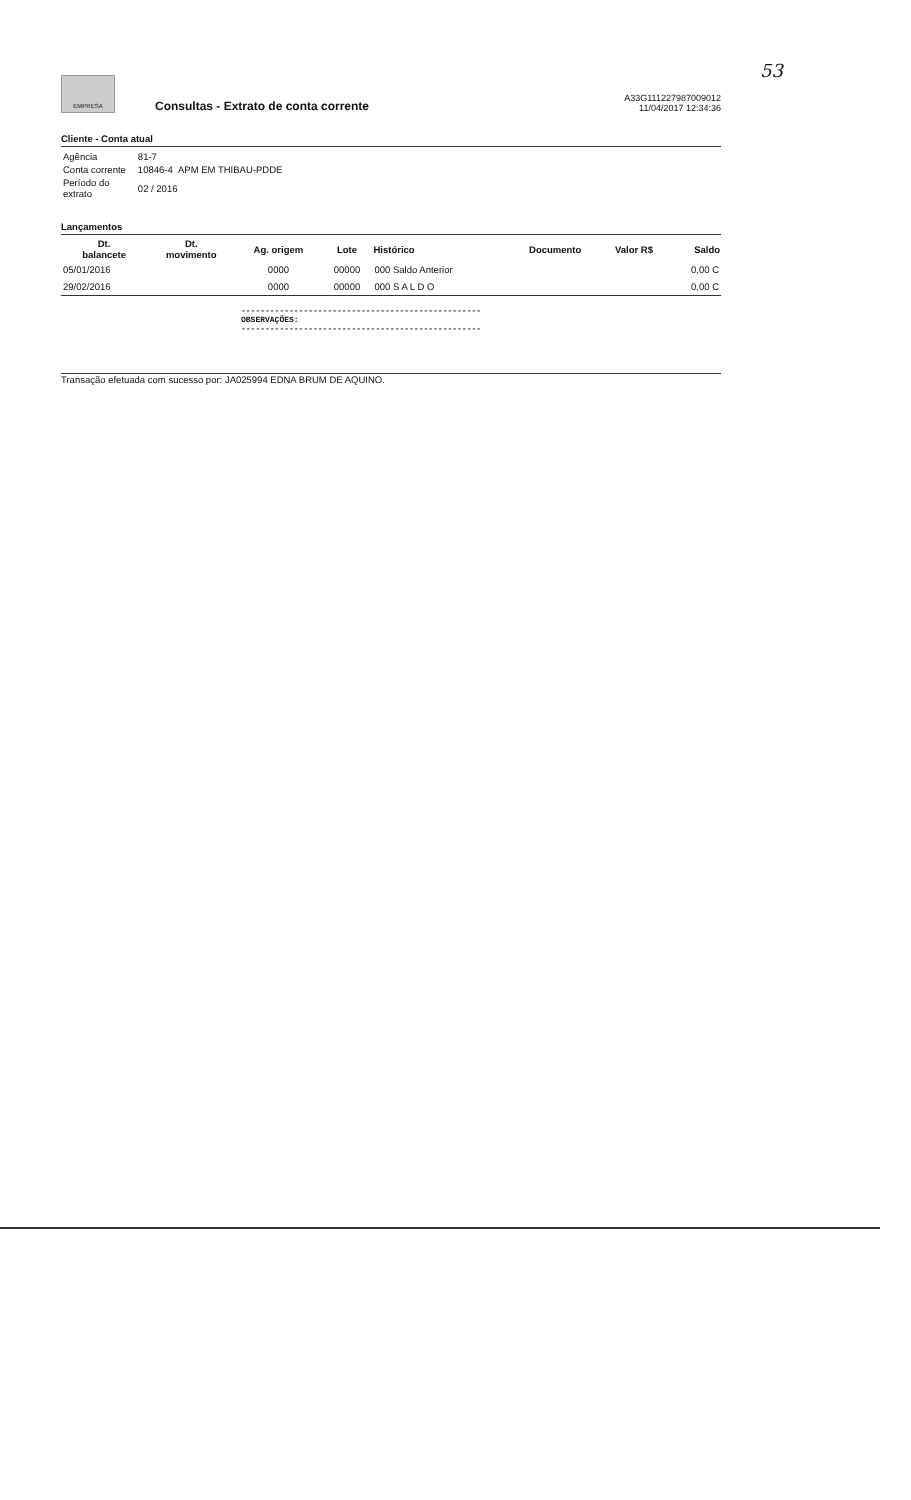53
EMPRESA
Consultas - Extrato de conta corrente
A33G111227987009012
11/04/2017 12:34:36
Cliente - Conta atual
| Agência | 81-7 |
| Conta corrente | 10846-4 APM EM THIBAU-PDDE |
| Período do extrato | 02 / 2016 |
Lançamentos
| Dt. balancete | Dt. movimento | Ag. origem | Lote | Histórico | Documento | Valor R$ | Saldo |
| --- | --- | --- | --- | --- | --- | --- | --- |
| 05/01/2016 | | 0000 | 00000 | 000 Saldo Anterior | | | 0,00 C |
| 29/02/2016 | | 0000 | 00000 | 000 S A L D O | | | 0,00 C |
--------------------------------------------------
OBSERVAÇÕES:
--------------------------------------------------
Transação efetuada com sucesso por: JA025994 EDNA BRUM DE AQUINO.